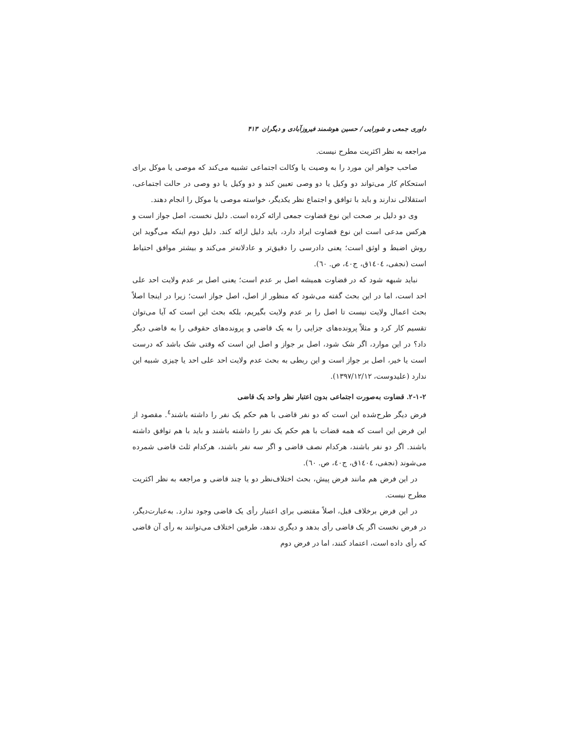داوری جمعی و شورایی / حسین هوشمند فیروزآبادی و دیگران ۴۱۳
مراجعه به نظر اکثریت مطرح نیست.
صاحب جواهر این مورد را به وصیت یا وکالت اجتماعی تشبیه می‌کند که موصی یا موکل برای استحکام کار می‌تواند دو وکیل یا دو وصی تعیین کند و دو وکیل یا دو وصی در حالت اجتماعی، استقلالی ندارند و باید با توافق و اجتماع نظر یکدیگر، خواسته موصی یا موکل را انجام دهند.
وی دو دلیل بر صحت این نوع قضاوت جمعی ارائه کرده است. دلیل نخست، اصل جواز است و هرکس مدعی است این نوع قضاوت ایراد دارد، باید دلیل ارائه کند. دلیل دوم اینکه می‌گوید این روش اضبط و اوثق است؛ یعنی دادرسی را دقیق‌تر و عادلانه‌تر می‌کند و بیشتر موافق احتیاط است (نجفی، ١٤٠٤ق، ج٤٠، ص. ٦٠).
نباید شبهه شود که در قضاوت همیشه اصل بر عدم است؛ یعنی اصل بر عدم ولایت احد علی احد است، اما در این بحث گفته می‌شود که منظور از اصل، اصل جواز است؛ زیرا در اینجا اصلاً بحث اعمال ولایت نیست تا اصل را بر عدم ولایت بگیریم، بلکه بحث این است که آیا می‌توان تقسیم کار کرد و مثلاً پرونده‌های جزایی را به یک قاضی و پرونده‌های حقوقی را به قاضی دیگر داد؟ در این موارد، اگر شک شود، اصل بر جواز و اصل این است که وقتی شک باشد که درست است یا خیر، اصل بر جواز است و این ربطی به بحث عدم ولایت احد علی احد یا چیزی شبیه این ندارد (علیدوست، ١٣٩٧/١٢/١٢).
۲-۱-۲. قضاوت به‌صورت اجتماعی بدون اعتبار نظر واحد یک قاضی
فرض دیگر طرح‌شده این است که دو نفر قاضی با هم حکم یک نفر را داشته باشند<sup>٤</sup>. مقصود از این فرض این است که همه قضات با هم حکم یک نفر را داشته باشند و باید با هم توافق داشته باشند. اگر دو نفر باشند، هرکدام نصف قاضی و اگر سه نفر باشند، هرکدام ثلث قاضی شمرده می‌شوند (نجفی، ١٤٠٤ق، ج٤٠، ص. ٦٠).
در این فرض هم مانند فرض پیش، بحث اختلاف‌نظر دو یا چند قاضی و مراجعه به نظر اکثریت مطرح نیست.
در این فرض برخلاف قبل، اصلاً مقتضی برای اعتبار رأی یک قاضی وجود ندارد. به‌عبارت‌دیگر، در فرض نخست اگر یک قاضی رأی بدهد و دیگری ندهد، طرفین اختلاف می‌توانند به رأی آن قاضی که رأی داده است، اعتماد کنند، اما در فرض دوم